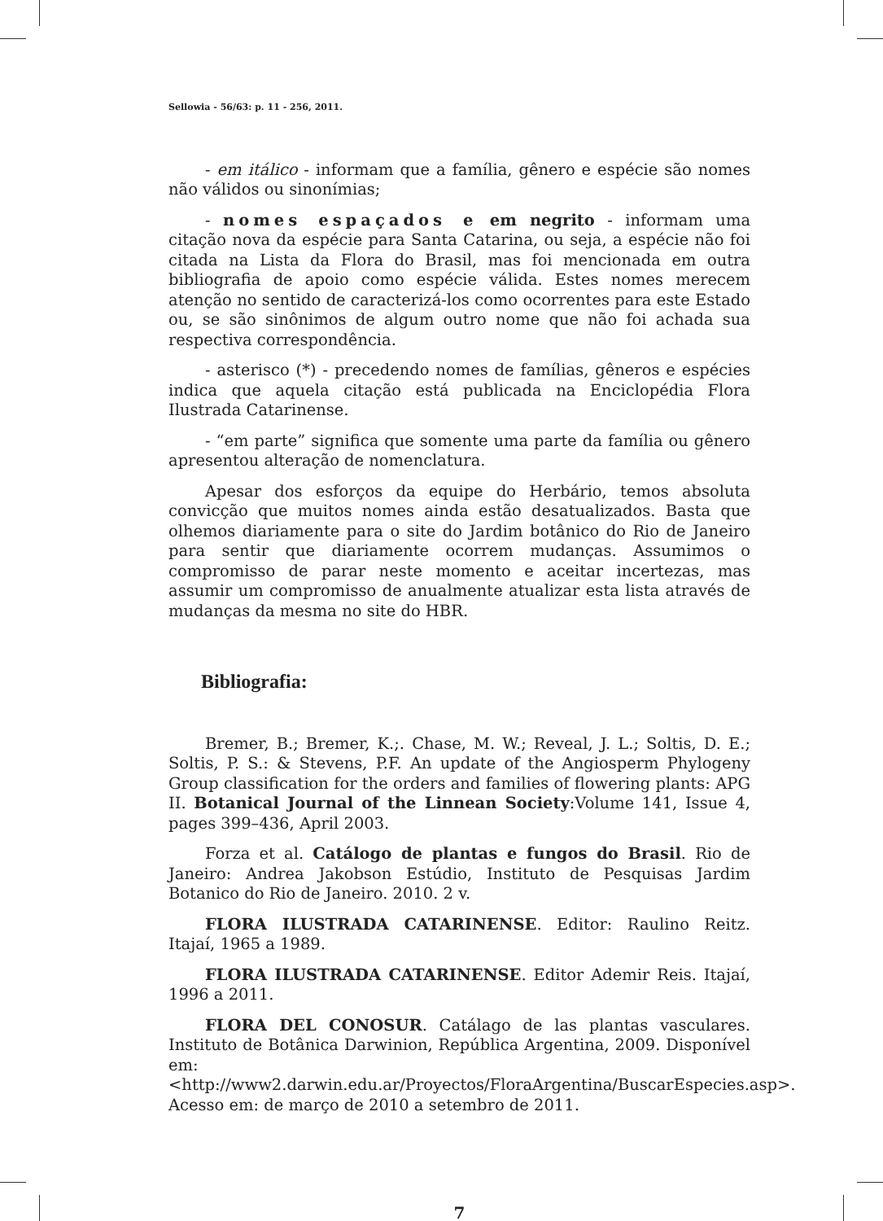Sellowia - 56/63: p. 11 - 256, 2011.
- em itálico - informam que a família, gênero e espécie são nomes não válidos ou sinonímias;
- nomes espaçados e em negrito - informam uma citação nova da espécie para Santa Catarina, ou seja, a espécie não foi citada na Lista da Flora do Brasil, mas foi mencionada em outra bibliografia de apoio como espécie válida. Estes nomes merecem atenção no sentido de caracterizá-los como ocorrentes para este Estado ou, se são sinônimos de algum outro nome que não foi achada sua respectiva correspondência.
- asterisco (*) - precedendo nomes de famílias, gêneros e espécies indica que aquela citação está publicada na Enciclopédia Flora Ilustrada Catarinense.
- “em parte” significa que somente uma parte da família ou gênero apresentou alteração de nomenclatura.
Apesar dos esforços da equipe do Herbário, temos absoluta convicção que muitos nomes ainda estão desatualizados. Basta que olhemos diariamente para o site do Jardim botânico do Rio de Janeiro para sentir que diariamente ocorrem mudanças. Assumimos o compromisso de parar neste momento e aceitar incertezas, mas assumir um compromisso de anualmente atualizar esta lista através de mudanças da mesma no site do HBR.
Bibliografia:
Bremer, B.; Bremer, K.;. Chase, M. W.; Reveal, J. L.; Soltis, D. E.; Soltis, P. S.: & Stevens, P.F. An update of the Angiosperm Phylogeny Group classification for the orders and families of flowering plants: APG II. Botanical Journal of the Linnean Society:Volume 141, Issue 4, pages 399–436, April 2003.
Forza et al. Catálogo de plantas e fungos do Brasil. Rio de Janeiro: Andrea Jakobson Estúdio, Instituto de Pesquisas Jardim Botanico do Rio de Janeiro. 2010. 2 v.
FLORA ILUSTRADA CATARINENSE. Editor: Raulino Reitz. Itajaí, 1965 a 1989.
FLORA ILUSTRADA CATARINENSE. Editor Ademir Reis. Itajaí, 1996 a 2011.
FLORA DEL CONOSUR. Catálago de las plantas vasculares. Instituto de Botânica Darwinion, República Argentina, 2009. Disponível em: <http://www2.darwin.edu.ar/Proyectos/FloraArgentina/BuscarEspecies.asp>. Acesso em: de março de 2010 a setembro de 2011.
7